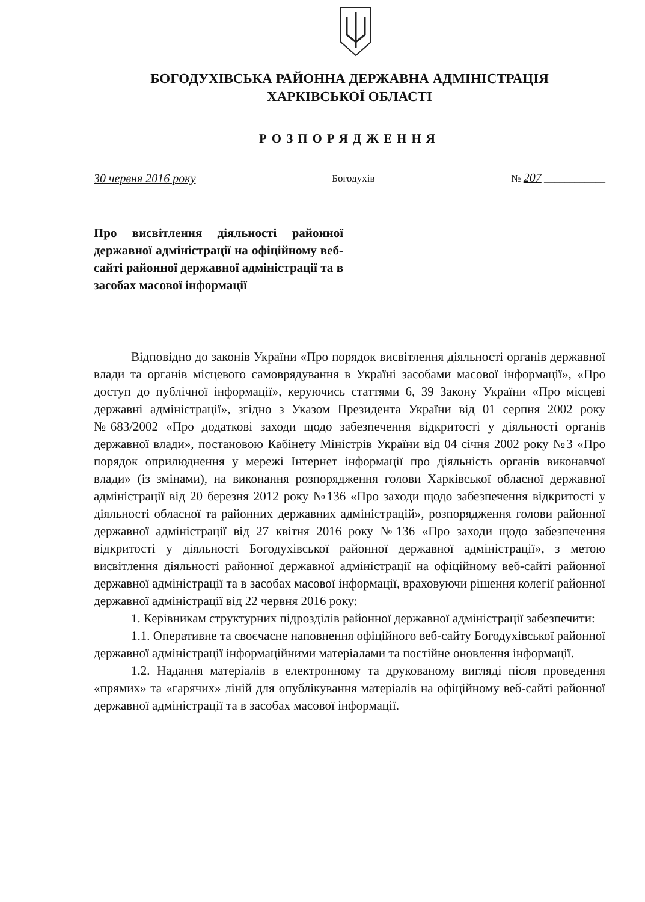БОГОДУХІВСЬКА РАЙОННА ДЕРЖАВНА АДМІНІСТРАЦІЯ
ХАРКІВСЬКОЇ ОБЛАСТІ
РОЗПОРЯДЖЕННЯ
30 червня 2016 року Богодухів № 207 ____________
Про висвітлення діяльності районної державної адміністрації на офіційному веб-сайті районної державної адміністрації та в засобах масової інформації
Відповідно до законів України «Про порядок висвітлення діяльності органів державної влади та органів місцевого самоврядування в Україні засобами масової інформації», «Про доступ до публічної інформації», керуючись статтями 6, 39 Закону України «Про місцеві державні адміністрації», згідно з Указом Президента України від 01 серпня 2002 року №683/2002 «Про додаткові заходи щодо забезпечення відкритості у діяльності органів державної влади», постановою Кабінету Міністрів України від 04 січня 2002 року №3 «Про порядок оприлюднення у мережі Інтернет інформації про діяльність органів виконавчої влади» (із змінами), на виконання розпорядження голови Харківської обласної державної адміністрації від 20 березня 2012 року №136 «Про заходи щодо забезпечення відкритості у діяльності обласної та районних державних адміністрацій», розпорядження голови районної державної адміністрації від 27 квітня 2016 року №136 «Про заходи щодо забезпечення відкритості у діяльності Богодухівської районної державної адміністрації», з метою висвітлення діяльності районної державної адміністрації на офіційному веб-сайті районної державної адміністрації та в засобах масової інформації, враховуючи рішення колегії районної державної адміністрації від 22 червня 2016 року:
1. Керівникам структурних підрозділів районної державної адміністрації забезпечити:
1.1. Оперативне та своєчасне наповнення офіційного веб-сайту Богодухівської районної державної адміністрації інформаційними матеріалами та постійне оновлення інформації.
1.2. Надання матеріалів в електронному та друкованому вигляді після проведення «прямих» та «гарячих» ліній для опублікування матеріалів на офіційному веб-сайті районної державної адміністрації та в засобах масової інформації.